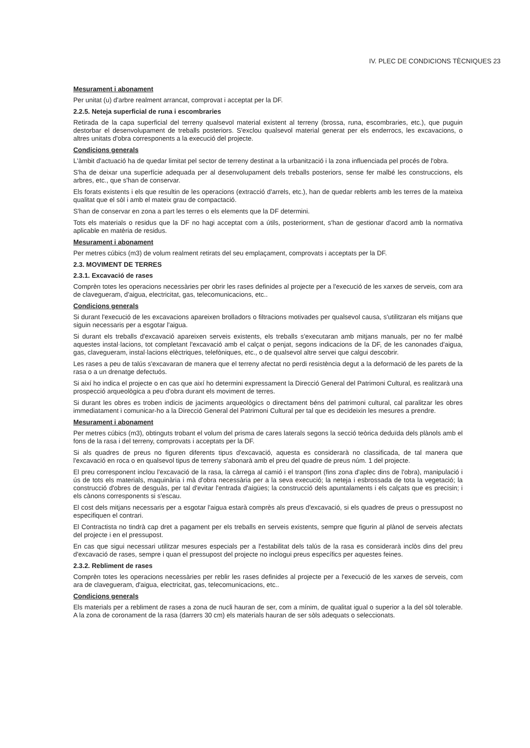IV. PLEC DE CONDICIONS TÈCNIQUES 23
Mesurament i abonament
Per unitat (u) d'arbre realment arrancat, comprovat i acceptat per la DF.
2.2.5. Neteja superficial de runa i escombraries
Retirada de la capa superficial del terreny qualsevol material existent al terreny (brossa, runa, escombraries, etc.), que puguin destorbar el desenvolupament de treballs posteriors. S'exclou qualsevol material generat per els enderrocs, les excavacions, o altres unitats d'obra corresponents a la execució del projecte.
Condicions generals
L'àmbit d'actuació ha de quedar limitat pel sector de terreny destinat a la urbanització i la zona influenciada pel procés de l'obra.
S'ha de deixar una superfície adequada per al desenvolupament dels treballs posteriors, sense fer malbé les construccions, els arbres, etc., que s'han de conservar.
Els forats existents i els que resultin de les operacions (extracció d'arrels, etc.), han de quedar reblerts amb les terres de la mateixa qualitat que el sòl i amb el mateix grau de compactació.
S'han de conservar en zona a part les terres o els elements que la DF determini.
Tots els materials o residus que la DF no hagi acceptat com a útils, posteriorment, s'han de gestionar d'acord amb la normativa aplicable en matèria de residus.
Mesurament i abonament
Per metres cúbics (m3) de volum realment retirats del seu emplaçament, comprovats i acceptats per la DF.
2.3. MOVIMENT DE TERRES
2.3.1. Excavació de rases
Comprèn totes les operacions necessàries per obrir les rases definides al projecte per a l'execució de les xarxes de serveis, com ara de clavegueram, d'aigua, electricitat, gas, telecomunicacions, etc..
Condicions generals
Si durant l'execució de les excavacions apareixen brolladors o filtracions motivades per qualsevol causa, s'utilitzaran els mitjans que siguin necessaris per a esgotar l'aigua.
Si durant els treballs d'excavació apareixen serveis existents, els treballs s'executaran amb mitjans manuals, per no fer malbé aquestes instal·lacions, tot completant l'excavació amb el calçat o penjat, segons indicacions de la DF, de les canonades d'aigua, gas, clavegueram, instal·lacions elèctriques, telefòniques, etc., o de qualsevol altre servei que calgui descobrir.
Les rases a peu de talús s'excavaran de manera que el terreny afectat no perdi resistència degut a la deformació de les parets de la rasa o a un drenatge defectuós.
Si així ho indica el projecte o en cas que així ho determini expressament la Direcció General del Patrimoni Cultural, es realitzarà una prospecció arqueològica a peu d'obra durant els moviment de terres.
Si durant les obres es troben indicis de jaciments arqueològics o directament béns del patrimoni cultural, cal paralitzar les obres immediatament i comunicar-ho a la Direcció General del Patrimoni Cultural per tal que es decideixin les mesures a prendre.
Mesurament i abonament
Per metres cúbics (m3), obtinguts trobant el volum del prisma de cares laterals segons la secció teòrica deduïda dels plànols amb el fons de la rasa i del terreny, comprovats i acceptats per la DF.
Si als quadres de preus no figuren diferents tipus d'excavació, aquesta es considerarà no classificada, de tal manera que l'excavació en roca o en qualsevol tipus de terreny s'abonarà amb el preu del quadre de preus núm. 1 del projecte.
El preu corresponent inclou l'excavació de la rasa, la càrrega al camió i el transport (fins zona d'aplec dins de l'obra), manipulació i ús de tots els materials, maquinària i mà d'obra necessària per a la seva execució; la neteja i esbrossada de tota la vegetació; la construcció d'obres de desguàs, per tal d'evitar l'entrada d'aigües; la construcció dels apuntalaments i els calçats que es precisin; i els cànons corresponents si s'escau.
El cost dels mitjans necessaris per a esgotar l'aigua estarà comprès als preus d'excavació, si els quadres de preus o pressupost no especifiquen el contrari.
El Contractista no tindrà cap dret a pagament per els treballs en serveis existents, sempre que figurin al plànol de serveis afectats del projecte i en el pressupost.
En cas que sigui necessari utilitzar mesures especials per a l'estabilitat dels talús de la rasa es considerarà inclòs dins del preu d'excavació de rases, sempre i quan el pressupost del projecte no inclogui preus específics per aquestes feines.
2.3.2. Rebliment de rases
Comprèn totes les operacions necessàries per reblir les rases definides al projecte per a l'execució de les xarxes de serveis, com ara de clavegueram, d'aigua, electricitat, gas, telecomunicacions, etc..
Condicions generals
Els materials per a rebliment de rases a zona de nucli hauran de ser, com a mínim, de qualitat igual o superior a la del sòl tolerable. A la zona de coronament de la rasa (darrers 30 cm) els materials hauran de ser sòls adequats o seleccionats.